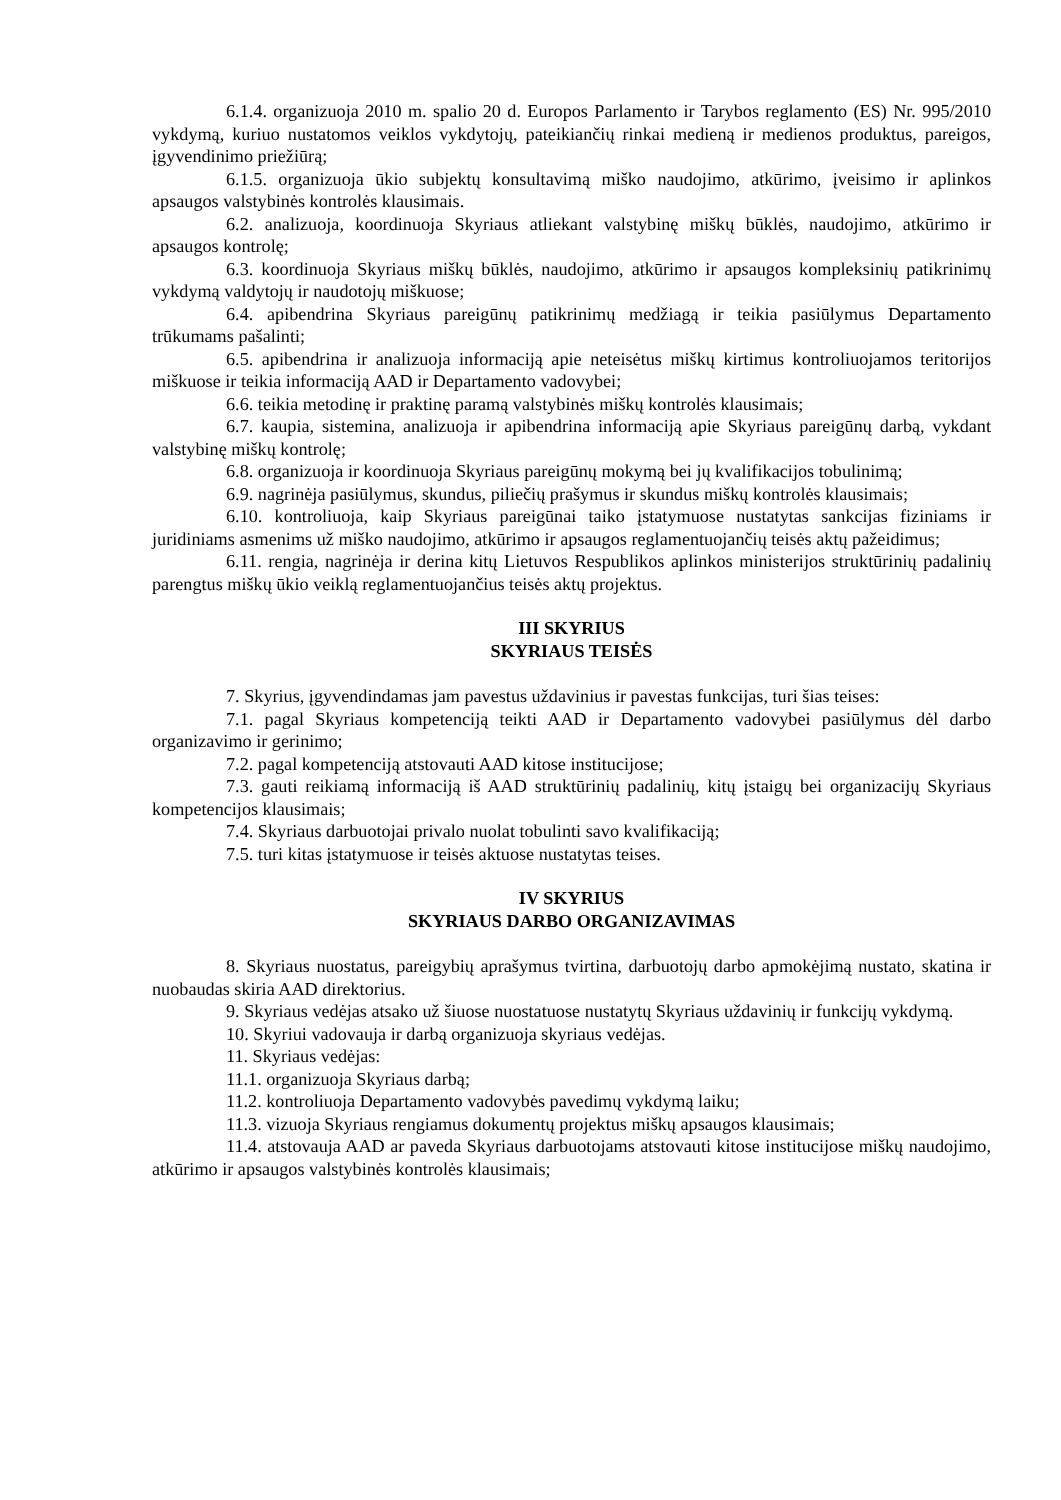6.1.4. organizuoja 2010 m. spalio 20 d. Europos Parlamento ir Tarybos reglamento (ES) Nr. 995/2010 vykdymą, kuriuo nustatomos veiklos vykdytojų, pateikiančių rinkai medieną ir medienos produktus, pareigos, įgyvendinimo priežiūrą;
6.1.5. organizuoja ūkio subjektų konsultavimą miško naudojimo, atkūrimo, įveisimo ir aplinkos apsaugos valstybinės kontrolės klausimais.
6.2. analizuoja, koordinuoja Skyriaus atliekant valstybinę miškų būklės, naudojimo, atkūrimo ir apsaugos kontrolę;
6.3. koordinuoja Skyriaus miškų būklės, naudojimo, atkūrimo ir apsaugos kompleksinių patikrinimų vykdymą valdytojų ir naudotojų miškuose;
6.4. apibendrina Skyriaus pareigūnų patikrinimų medžiagą ir teikia pasiūlymus Departamento trūkumams pašalinti;
6.5. apibendrina ir analizuoja informaciją apie neteisėtus miškų kirtimus kontroliuojamos teritorijos miškuose ir teikia informaciją AAD ir Departamento vadovybei;
6.6. teikia metodinę ir praktinę paramą valstybinės miškų kontrolės klausimais;
6.7. kaupia, sistemina, analizuoja ir apibendrina informaciją apie Skyriaus pareigūnų darbą, vykdant valstybinę miškų kontrolę;
6.8. organizuoja ir koordinuoja Skyriaus pareigūnų mokymą bei jų kvalifikacijos tobulinimą;
6.9. nagrinėja pasiūlymus, skundus, piliečių prašymus ir skundus miškų kontrolės klausimais;
6.10. kontroliuoja, kaip Skyriaus pareigūnai taiko įstatymuose nustatytas sankcijas fiziniams ir juridiniams asmenims už miško naudojimo, atkūrimo ir apsaugos reglamentuojančių teisės aktų pažeidimus;
6.11. rengia, nagrinėja ir derina kitų Lietuvos Respublikos aplinkos ministerijos struktūrinių padalinių parengtus miškų ūkio veiklą reglamentuojančius teisės aktų projektus.
III SKYRIUS
SKYRIAUS TEISĖS
7. Skyrius, įgyvendindamas jam pavestus uždavinius ir pavestas funkcijas, turi šias teises:
7.1. pagal Skyriaus kompetenciją teikti AAD ir Departamento vadovybei pasiūlymus dėl darbo organizavimo ir gerinimo;
7.2. pagal kompetenciją atstovauti AAD kitose institucijose;
7.3. gauti reikiamą informaciją iš AAD struktūrinių padalinių, kitų įstaigų bei organizacijų Skyriaus kompetencijos klausimais;
7.4. Skyriaus darbuotojai privalo nuolat tobulinti savo kvalifikaciją;
7.5. turi kitas įstatymuose ir teisės aktuose nustatytas teises.
IV SKYRIUS
SKYRIAUS DARBO ORGANIZAVIMAS
8. Skyriaus nuostatus, pareigybių aprašymus tvirtina, darbuotojų darbo apmokėjimą nustato, skatina ir nuobaudas skiria AAD direktorius.
9. Skyriaus vedėjas atsako už šiuose nuostatuose nustatytų Skyriaus uždavinių ir funkcijų vykdymą.
10. Skyriui vadovauja ir darbą organizuoja skyriaus vedėjas.
11. Skyriaus vedėjas:
11.1. organizuoja Skyriaus darbą;
11.2. kontroliuoja Departamento vadovybės pavedimų vykdymą laiku;
11.3. vizuoja Skyriaus rengiamus dokumentų projektus miškų apsaugos klausimais;
11.4. atstovauja AAD ar paveda Skyriaus darbuotojams atstovauti kitose institucijose miškų naudojimo, atkūrimo ir apsaugos valstybinės kontrolės klausimais;